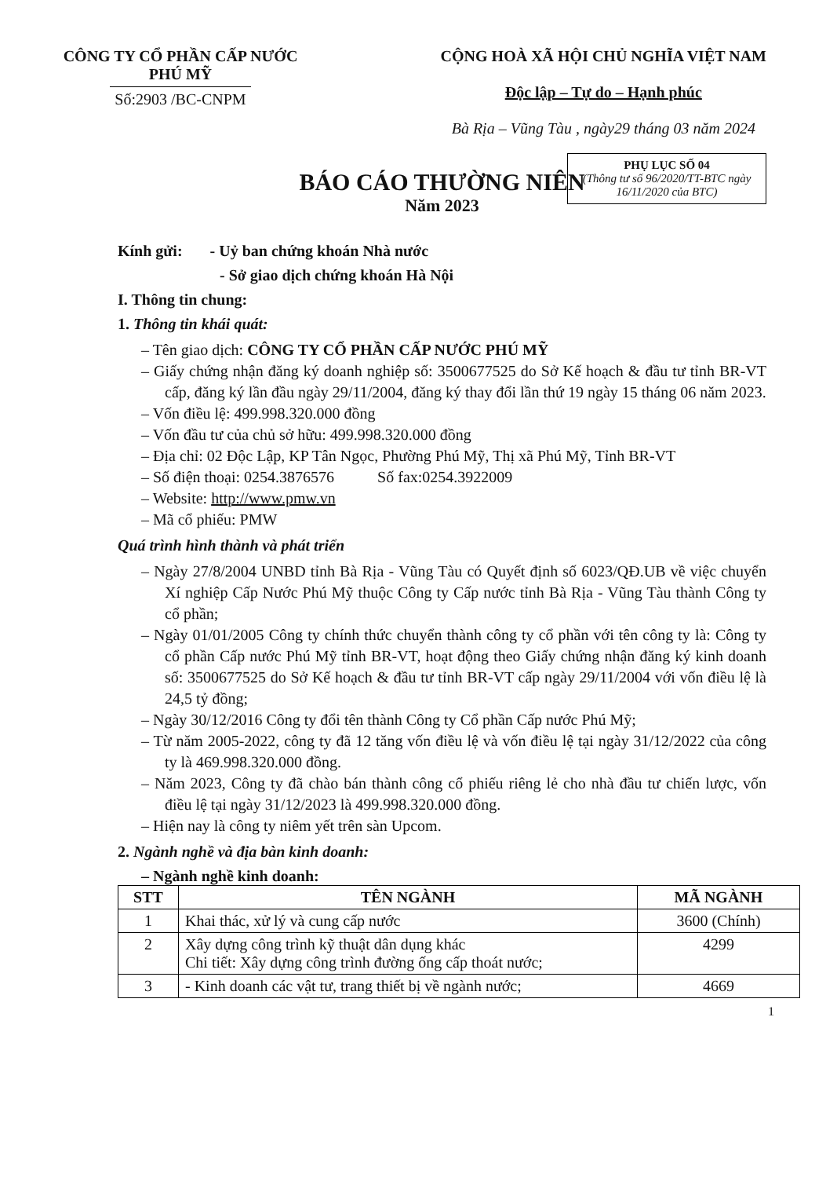CÔNG TY CỔ PHẦN CẤP NƯỚC
PHÚ MỸ
Số:2903 /BC-CNPM
CỘNG HOÀ XÃ HỘI CHỦ NGHĨA VIỆT NAM
Độc lập – Tự do – Hạnh phúc
Bà Rịa – Vũng Tàu , ngày29 tháng 03 năm 2024
BÁO CÁO THƯỜNG NIÊN
Năm 2023
PHỤ LỤC SỐ 04
(Thông tư số 96/2020/TT-BTC ngày 16/11/2020 của BTC)
Kính gửi: - Uỷ ban chứng khoán Nhà nước
- Sở giao dịch chứng khoán Hà Nội
I. Thông tin chung:
1. Thông tin khái quát:
– Tên giao dịch: CÔNG TY CỔ PHẦN CẤP NƯỚC PHÚ MỸ
– Giấy chứng nhận đăng ký doanh nghiệp số: 3500677525 do Sở Kế hoạch & đầu tư tỉnh BR-VT cấp, đăng ký lần đầu ngày 29/11/2004, đăng ký thay đổi lần thứ 19 ngày 15 tháng 06 năm 2023.
– Vốn điều lệ: 499.998.320.000 đồng
– Vốn đầu tư của chủ sở hữu: 499.998.320.000 đồng
– Địa chỉ: 02 Độc Lập, KP Tân Ngọc, Phường Phú Mỹ, Thị xã Phú Mỹ, Tỉnh BR-VT
– Số điện thoại: 0254.3876576 Số fax:0254.3922009
– Website: http://www.pmw.vn
– Mã cổ phiếu: PMW
Quá trình hình thành và phát triển
– Ngày 27/8/2004 UNBD tỉnh Bà Rịa - Vũng Tàu có Quyết định số 6023/QĐ.UB về việc chuyển Xí nghiệp Cấp Nước Phú Mỹ thuộc Công ty Cấp nước tỉnh Bà Rịa - Vũng Tàu thành Công ty cổ phần;
– Ngày 01/01/2005 Công ty chính thức chuyển thành công ty cổ phần với tên công ty là: Công ty cổ phần Cấp nước Phú Mỹ tỉnh BR-VT, hoạt động theo Giấy chứng nhận đăng ký kinh doanh số: 3500677525 do Sở Kế hoạch & đầu tư tỉnh BR-VT cấp ngày 29/11/2004 với vốn điều lệ là 24,5 tỷ đồng;
– Ngày 30/12/2016 Công ty đổi tên thành Công ty Cổ phần Cấp nước Phú Mỹ;
– Từ năm 2005-2022, công ty đã 12 tăng vốn điều lệ và vốn điều lệ tại ngày 31/12/2022 của công ty là 469.998.320.000 đồng.
– Năm 2023, Công ty đã chào bán thành công cổ phiếu riêng lẻ cho nhà đầu tư chiến lược, vốn điều lệ tại ngày 31/12/2023 là 499.998.320.000 đồng.
– Hiện nay là công ty niêm yết trên sàn Upcom.
2. Ngành nghề và địa bàn kinh doanh:
– Ngành nghề kinh doanh:
| STT | TÊN NGÀNH | MÃ NGÀNH |
| --- | --- | --- |
| 1 | Khai thác, xử lý và cung cấp nước | 3600 (Chính) |
| 2 | Xây dựng công trình kỹ thuật dân dụng khác Chi tiết: Xây dựng công trình đường ống cấp thoát nước; | 4299 |
| 3 | - Kinh doanh các vật tư, trang thiết bị về ngành nước; | 4669 |
1